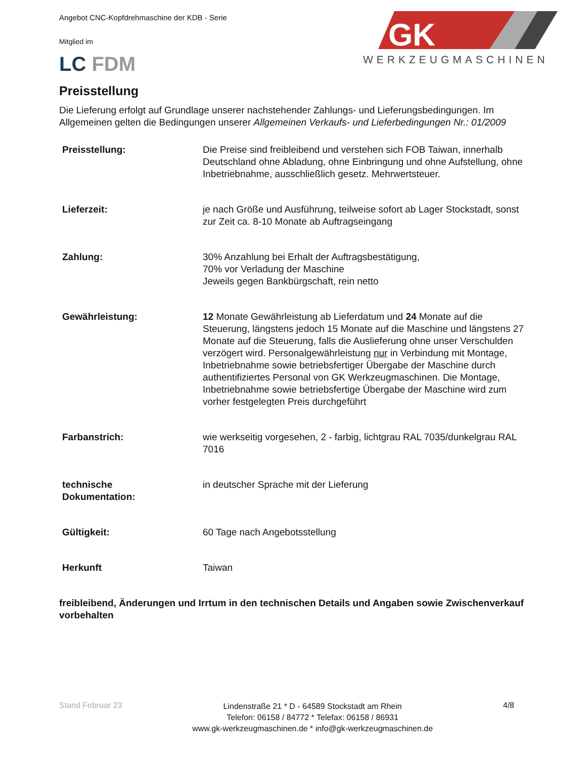Angebot CNC-Kopfdrehmaschine der KDB - Serie
GK
WERKZEUGMASCHINEN
Mitglied im
LC FDM
Preisstellung
Die Lieferung erfolgt auf Grundlage unserer nachstehender Zahlungs- und Lieferungsbedingungen. Im Allgemeinen gelten die Bedingungen unserer Allgemeinen Verkaufs- und Lieferbedingungen Nr.: 01/2009
| Preisstellung: | Die Preise sind freibleibend und verstehen sich FOB Taiwan, innerhalb Deutschland ohne Abladung, ohne Einbringung und ohne Aufstellung, ohne Inbetriebnahme, ausschließlich gesetz. Mehrwertsteuer. |
| Lieferzeit: | je nach Größe und Ausführung, teilweise sofort ab Lager Stockstadt, sonst zur Zeit ca. 8-10 Monate ab Auftragseingang |
| Zahlung: | 30% Anzahlung bei Erhalt der Auftragsbestätigung, 70% vor Verladung der Maschine Jeweils gegen Bankbürgschaft, rein netto |
| Gewährleistung: | 12 Monate Gewährleistung ab Lieferdatum und 24 Monate auf die Steuerung, längstens jedoch 15 Monate auf die Maschine und längstens 27 Monate auf die Steuerung, falls die Auslieferung ohne unser Verschulden verzögert wird. Personalgewährleistung nur in Verbindung mit Montage, Inbetriebnahme sowie betriebsfertiger Übergabe der Maschine durch authentifiziertes Personal von GK Werkzeugmaschinen. Die Montage, Inbetriebnahme sowie betriebsfertige Übergabe der Maschine wird zum vorher festgelegten Preis durchgeführt |
| Farbanstrich: | wie werkseitig vorgesehen, 2 - farbig, lichtgrau RAL 7035/dunkelgrau RAL 7016 |
| technische Dokumentation: | in deutscher Sprache mit der Lieferung |
| Gültigkeit: | 60 Tage nach Angebotsstellung |
| Herkunft | Taiwan |
freibleibend, Änderungen und Irrtum in den technischen Details und Angaben sowie Zwischenverkauf vorbehalten
Stand Februar 23 Lindenstraße 21 * D - 64589 Stockstadt am Rhein
Telefon: 06158 / 84772 * Telefax: 06158 / 86931
www.gk-werkzeugmaschinen.de * info@gk-werkzeugmaschinen.de 4/8